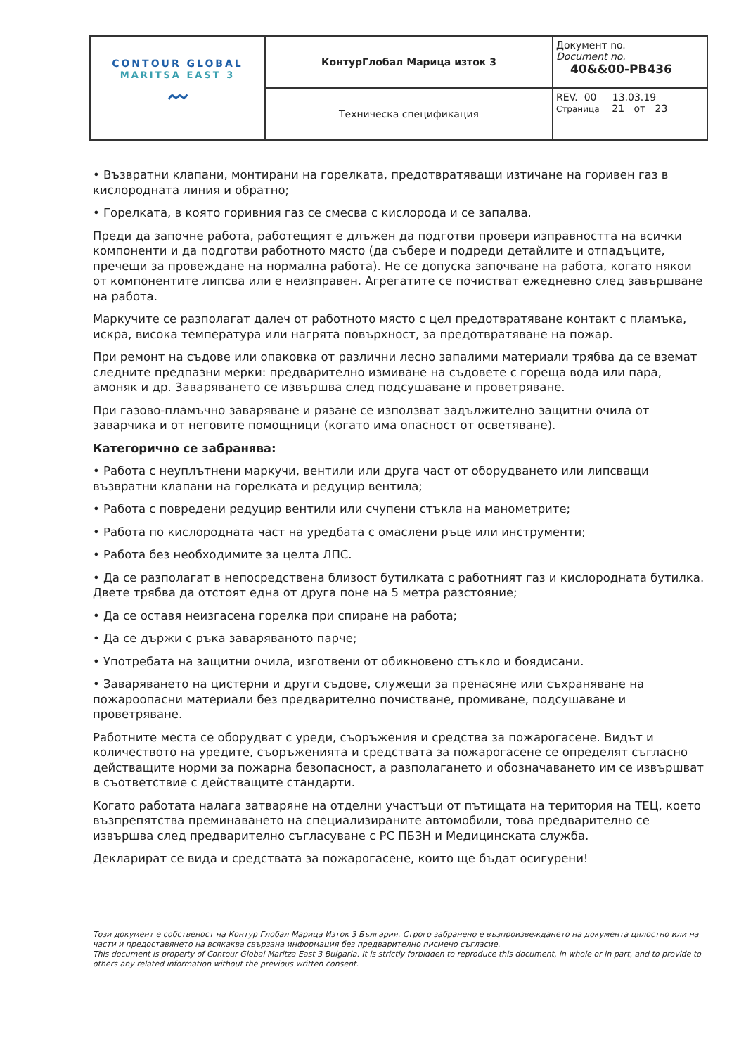| CONTOUR GLOBAL MARITSA EAST 3 〰 | КонтурГлобал Марица изток 3 | Документ no. Document no. 40&&00-PB436 |
| | Техническа спецификация | REV. 00 13.03.19 Страница 21 от 23 |
• Възвратни клапани, монтирани на горелката, предотвратяващи изтичане на горивен газ в кислородната линия и обратно;
• Горелката, в която горивния газ се смесва с кислорода и се запалва.
Преди да започне работа, работещият е длъжен да подготви провери изправността на всички компоненти и да подготви работното място (да събере и подреди детайлите и отпадъците, пречещи за провеждане на нормална работа). Не се допуска започване на работа, когато някои от компонентите липсва или е неизправен. Агрегатите се почистват ежедневно след завършване на работа.
Маркучите се разполагат далеч от работното място с цел предотвратяване контакт с пламъка, искра, висока температура или нагрята повърхност, за предотвратяване на пожар.
При ремонт на съдове или опаковка от различни лесно запалими материали трябва да се вземат следните предпазни мерки: предварително измиване на съдовете с гореща вода или пара, амоняк и др. Заваряването се извършва след подсушаване и проветряване.
При газово-пламъчно заваряване и рязане се използват задължително защитни очила от заварчика и от неговите помощници (когато има опасност от осветяване).
Категорично се забранява:
• Работа с неуплътнени маркучи, вентили или друга част от оборудването или липсващи възвратни клапани на горелката и редуцир вентила;
• Работа с повредени редуцир вентили или счупени стъкла на манометрите;
• Работа по кислородната част на уредбата с омаслени ръце или инструменти;
• Работа без необходимите за целта ЛПС.
• Да се разполагат в непосредствена близост бутилката с работният газ и кислородната бутилка. Двете трябва да отстоят една от друга поне на 5 метра разстояние;
• Да се оставя неизгасена горелка при спиране на работа;
• Да се държи с ръка заваряваното парче;
• Употребата на защитни очила, изготвени от обикновено стъкло и боядисани.
• Заваряването на цистерни и други съдове, служещи за пренасяне или съхраняване на пожароопасни материали без предварително почистване, промиване, подсушаване и проветряване.
Работните места се оборудват с уреди, съоръжения и средства за пожарогасене. Видът и количеството на уредите, съоръженията и средствата за пожарогасене се определят съгласно действащите норми за пожарна безопасност, а разполагането и обозначаването им се извършват в съответствие с действащите стандарти.
Когато работата налага затваряне на отделни участъци от пътищата на територия на ТЕЦ, което възпрепятства преминаването на специализираните автомобили, това предварително се извършва след предварително съгласуване с РС ПБЗН и Медицинската служба.
Декларират се вида и средствата за пожарогасене, които ще бъдат осигурени!
Този документ е собственост на Контур Глобал Марица Изток 3 България. Строго забранено е възпроизвеждането на документа цялостно или на части и предоставянето на всякаква свързана информация без предварително писмено съгласие.
This document is property of Contour Global Maritza East 3 Bulgaria. It is strictly forbidden to reproduce this document, in whole or in part, and to provide to others any related information without the previous written consent.